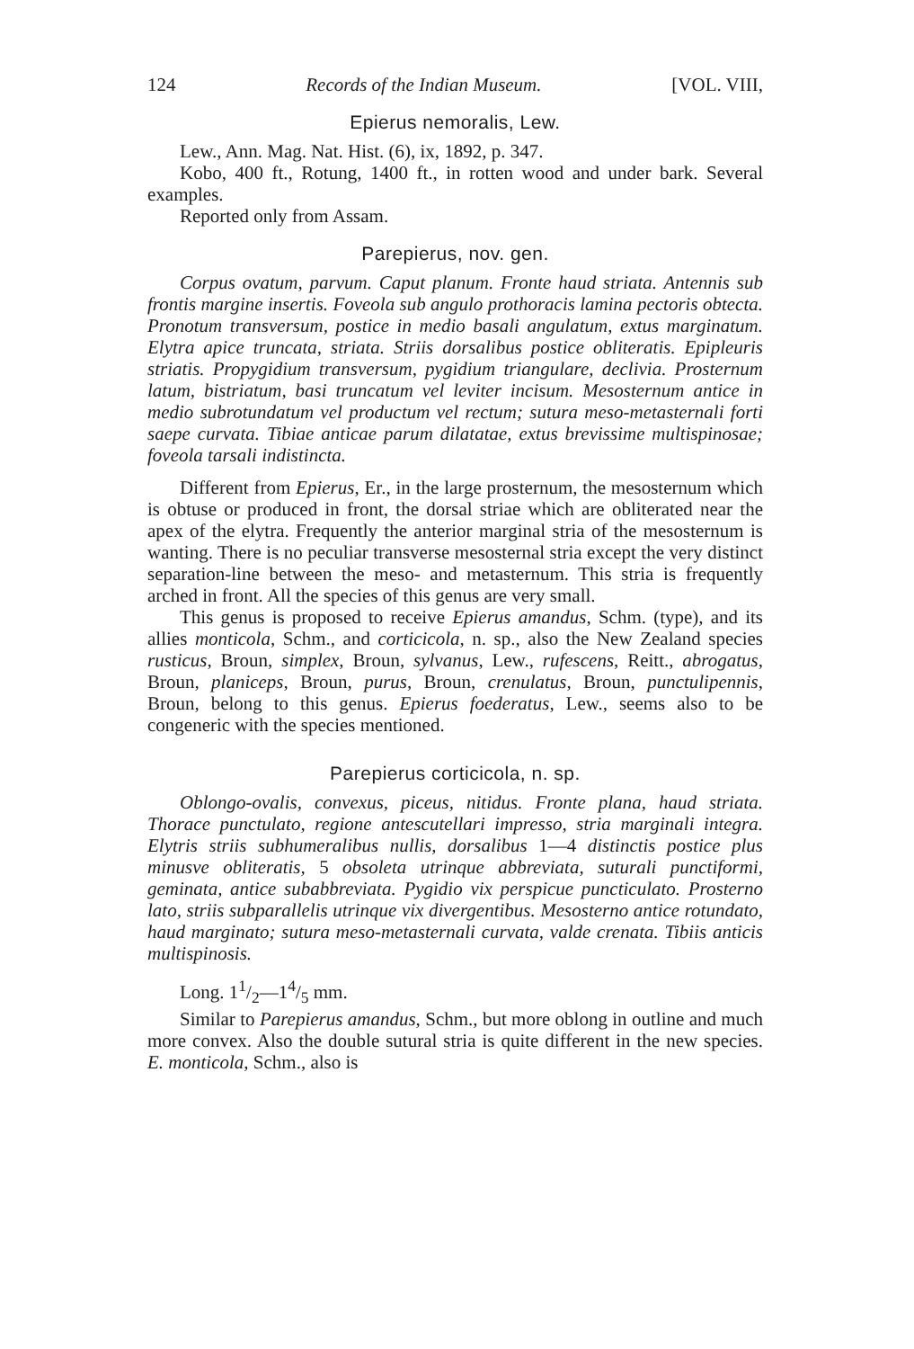124 Records of the Indian Museum. [VOL. VIII,
Epierus nemoralis, Lew.
Lew., Ann. Mag. Nat. Hist. (6), ix, 1892, p. 347.
Kobo, 400 ft., Rotung, 1400 ft., in rotten wood and under bark. Several examples.
Reported only from Assam.
Parepierus, nov. gen.
Corpus ovatum, parvum. Caput planum. Fronte haud striata. Antennis sub frontis margine insertis. Foveola sub angulo prothoracis lamina pectoris obtecta. Pronotum transversum, postice in medio basali angulatum, extus marginatum. Elytra apice truncata, striata. Striis dorsalibus postice obliteratis. Epipleuris striatis. Propygidium transversum, pygidium triangulare, declivia. Prosternum latum, bistriatum, basi truncatum vel leviter incisum. Mesosternum antice in medio subrotundatum vel productum vel rectum; sutura meso-metasternali forti saepe curvata. Tibiae anticae parum dilatatae, extus brevissime multispinosae; foveola tarsali indistincta.
Different from Epierus, Er., in the large prosternum, the mesosternum which is obtuse or produced in front, the dorsal striae which are obliterated near the apex of the elytra. Frequently the anterior marginal stria of the mesosternum is wanting. There is no peculiar transverse mesosternal stria except the very distinct separation-line between the meso- and metasternum. This stria is frequently arched in front. All the species of this genus are very small.
This genus is proposed to receive Epierus amandus, Schm. (type), and its allies monticola, Schm., and corticicola, n. sp., also the New Zealand species rusticus, Broun, simplex, Broun, sylvanus, Lew., rufescens, Reitt., abrogatus, Broun, planiceps, Broun, purus, Broun, crenulatus, Broun, punctulipennis, Broun, belong to this genus. Epierus foederatus, Lew., seems also to be congeneric with the species mentioned.
Parepierus corticicola, n. sp.
Oblongo-ovalis, convexus, piceus, nitidus. Fronte plana, haud striata. Thorace punctulato, regione antescutellari impresso, stria marginali integra. Elytris striis subhumeralibus nullis, dorsalibus 1—4 distinctis postice plus minusve obliteratis, 5 obsoleta utrinque abbreviata, suturali punctiformi, geminata, antice subabbreviata. Pygidio vix perspicue puncticulato. Prosterno lato, striis subparallelis utrinque vix divergentibus. Mesosterno antice rotundato, haud marginato; sutura meso-metasternali curvata, valde crenata. Tibiis anticis multispinosis.
Long. 11/2—14/5 mm.
Similar to Parepierus amandus, Schm., but more oblong in outline and much more convex. Also the double sutural stria is quite different in the new species. E. monticola, Schm., also is